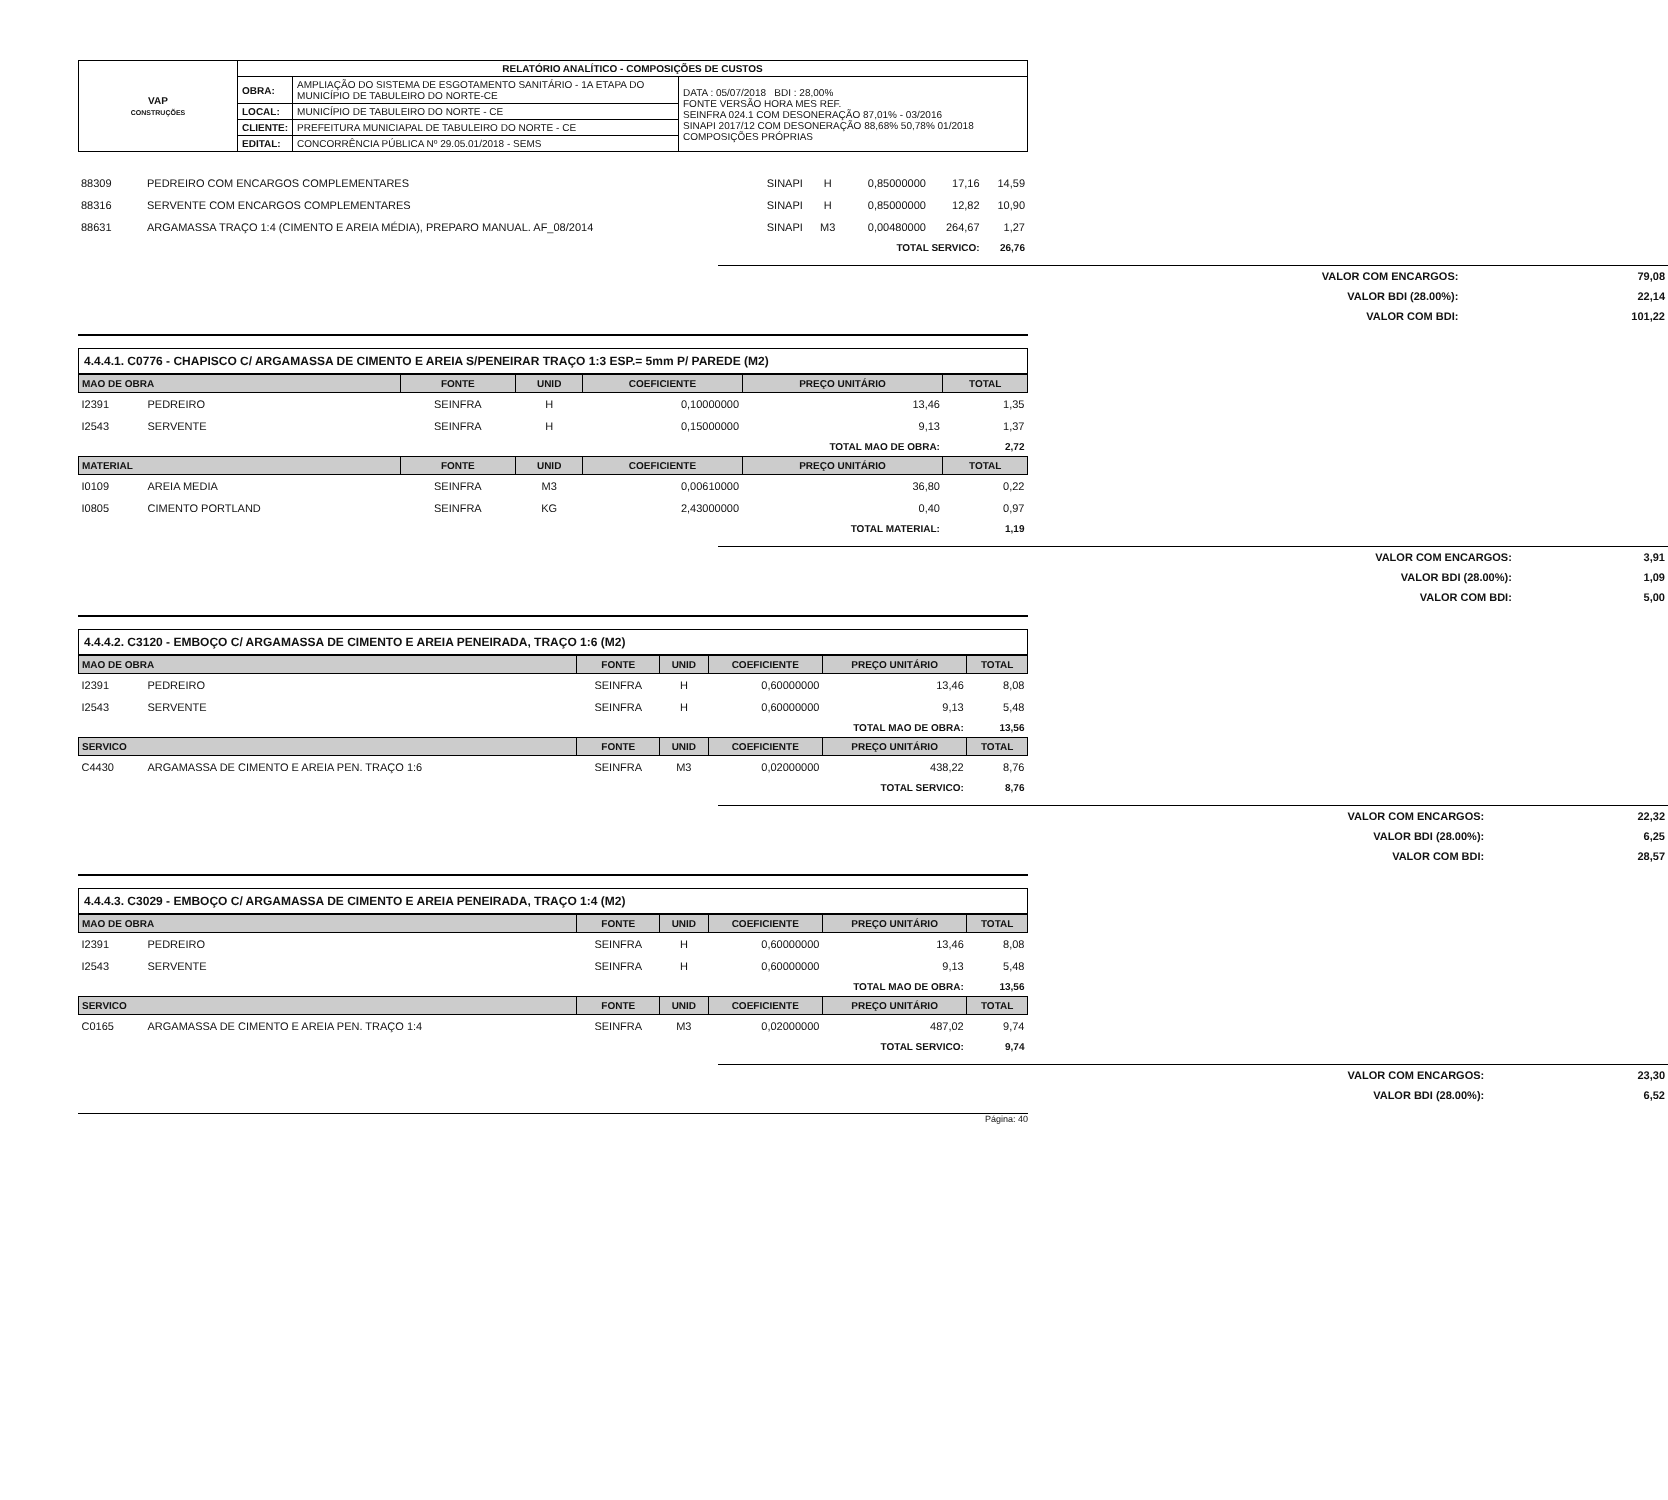| VAP CONSTRUÇÕES | RELATÓRIO ANALÍTICO - COMPOSIÇÕES DE CUSTOS | | |
| | OBRA: | AMPLIAÇÃO DO SISTEMA DE ESGOTAMENTO SANITÁRIO - 1A ETAPA DO MUNICÍPIO DE TABULEIRO DO NORTE-CE | DATA : 05/07/2018 BDI : 28,00% FONTE VERSÃO HORA MES REF. SEINFRA 024.1 COM DESONERAÇÃO 87,01% - 03/2016 SINAPI 2017/12 COM DESONERAÇÃO 88,68% 50,78% 01/2018 COMPOSIÇÕES PRÓPRIAS |
| | LOCAL: | MUNICÍPIO DE TABULEIRO DO NORTE - CE | |
| | CLIENTE: | PREFEITURA MUNICIAPAL DE TABULEIRO DO NORTE - CE | |
| | EDITAL: | CONCORRÊNCIA PÚBLICA Nº 29.05.01/2018 - SEMS | |
| 88309 | PEDREIRO COM ENCARGOS COMPLEMENTARES | SINAPI | H | 0,85000000 | 17,16 | 14,59 |
| 88316 | SERVENTE COM ENCARGOS COMPLEMENTARES | SINAPI | H | 0,85000000 | 12,82 | 10,90 |
| 88631 | ARGAMASSA TRAÇO 1:4 (CIMENTO E AREIA MÉDIA), PREPARO MANUAL. AF_08/2014 | SINAPI | M3 | 0,00480000 | 264,67 | 1,27 |
| TOTAL SERVICO: | | | | | | 26,76 |
| VALOR COM ENCARGOS: | 79,08 |
| VALOR BDI (28.00%): | 22,14 |
| VALOR COM BDI: | 101,22 |
4.4.4.1. C0776 - CHAPISCO C/ ARGAMASSA DE CIMENTO E AREIA S/PENEIRAR TRAÇO 1:3 ESP.= 5mm P/ PAREDE (M2)
| MAO DE OBRA | | FONTE | UNID | COEFICIENTE | PREÇO UNITÁRIO | TOTAL |
| --- | --- | --- | --- | --- | --- | --- |
| I2391 | PEDREIRO | SEINFRA | H | 0,10000000 | 13,46 | 1,35 |
| I2543 | SERVENTE | SEINFRA | H | 0,15000000 | 9,13 | 1,37 |
| TOTAL MAO DE OBRA: | | | | | | 2,72 |
| MATERIAL | | FONTE | UNID | COEFICIENTE | PREÇO UNITÁRIO | TOTAL |
| I0109 | AREIA MEDIA | SEINFRA | M3 | 0,00610000 | 36,80 | 0,22 |
| I0805 | CIMENTO PORTLAND | SEINFRA | KG | 2,43000000 | 0,40 | 0,97 |
| TOTAL MATERIAL: | | | | | | 1,19 |
| VALOR COM ENCARGOS: | 3,91 |
| VALOR BDI (28.00%): | 1,09 |
| VALOR COM BDI: | 5,00 |
4.4.4.2. C3120 - EMBOÇO C/ ARGAMASSA DE CIMENTO E AREIA PENEIRADA, TRAÇO 1:6 (M2)
| MAO DE OBRA | | FONTE | UNID | COEFICIENTE | PREÇO UNITÁRIO | TOTAL |
| --- | --- | --- | --- | --- | --- | --- |
| I2391 | PEDREIRO | SEINFRA | H | 0,60000000 | 13,46 | 8,08 |
| I2543 | SERVENTE | SEINFRA | H | 0,60000000 | 9,13 | 5,48 |
| TOTAL MAO DE OBRA: | | | | | | 13,56 |
| SERVICO | | FONTE | UNID | COEFICIENTE | PREÇO UNITÁRIO | TOTAL |
| C4430 | ARGAMASSA DE CIMENTO E AREIA PEN. TRAÇO 1:6 | SEINFRA | M3 | 0,02000000 | 438,22 | 8,76 |
| TOTAL SERVICO: | | | | | | 8,76 |
| VALOR COM ENCARGOS: | 22,32 |
| VALOR BDI (28.00%): | 6,25 |
| VALOR COM BDI: | 28,57 |
4.4.4.3. C3029 - EMBOÇO C/ ARGAMASSA DE CIMENTO E AREIA PENEIRADA, TRAÇO 1:4 (M2)
| MAO DE OBRA | | FONTE | UNID | COEFICIENTE | PREÇO UNITÁRIO | TOTAL |
| --- | --- | --- | --- | --- | --- | --- |
| I2391 | PEDREIRO | SEINFRA | H | 0,60000000 | 13,46 | 8,08 |
| I2543 | SERVENTE | SEINFRA | H | 0,60000000 | 9,13 | 5,48 |
| TOTAL MAO DE OBRA: | | | | | | 13,56 |
| SERVICO | | FONTE | UNID | COEFICIENTE | PREÇO UNITÁRIO | TOTAL |
| C0165 | ARGAMASSA DE CIMENTO E AREIA PEN. TRAÇO 1:4 | SEINFRA | M3 | 0,02000000 | 487,02 | 9,74 |
| TOTAL SERVICO: | | | | | | 9,74 |
| VALOR COM ENCARGOS: | 23,30 |
| VALOR BDI (28.00%): | 6,52 |
Página: 40